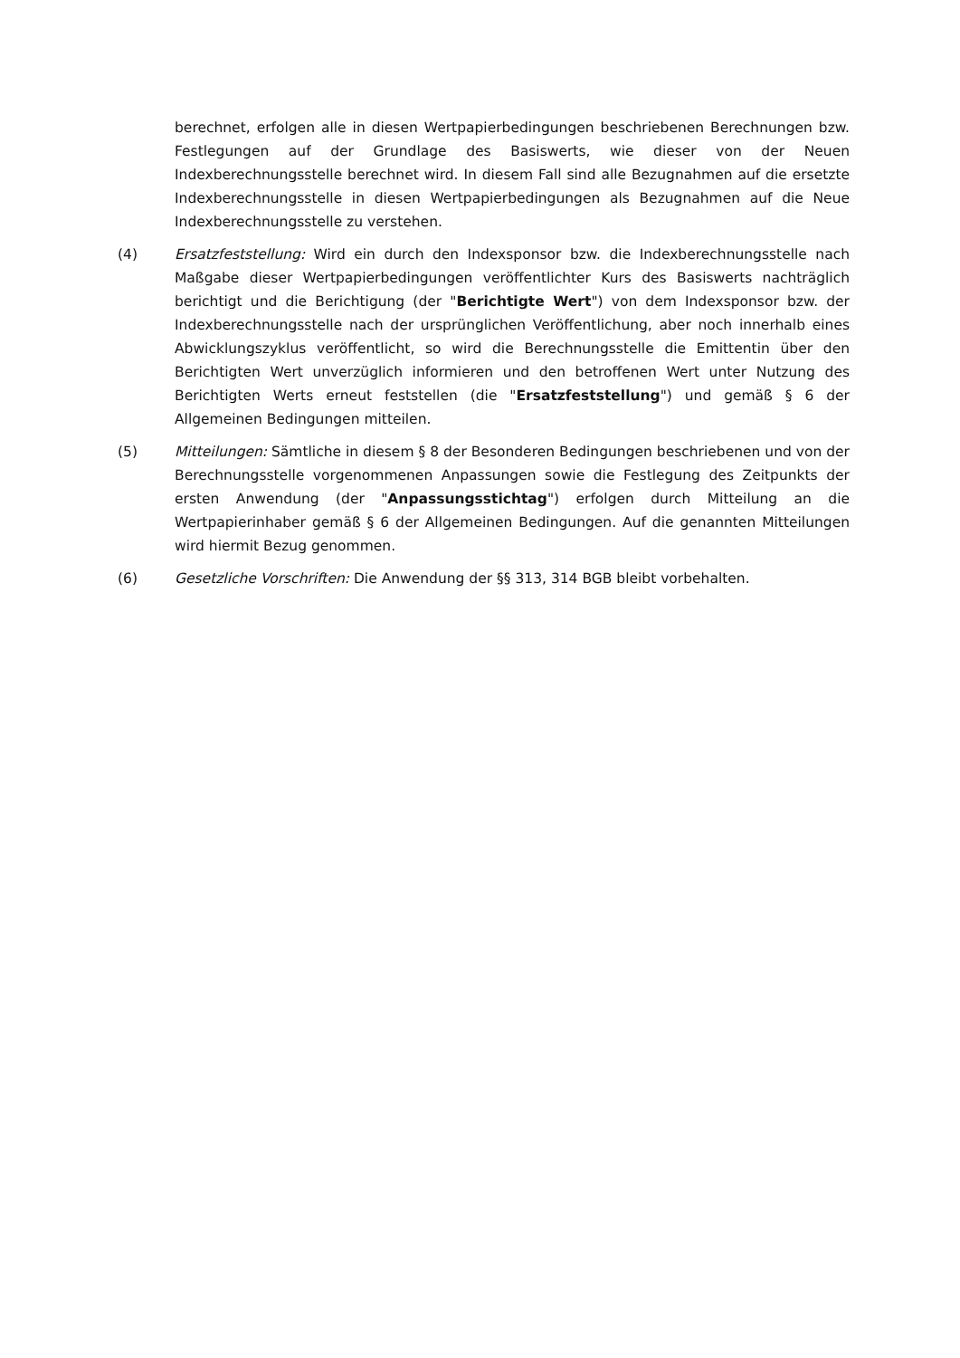berechnet, erfolgen alle in diesen Wertpapierbedingungen beschriebenen Berechnungen bzw. Festlegungen auf der Grundlage des Basiswerts, wie dieser von der Neuen Indexberechnungsstelle berechnet wird. In diesem Fall sind alle Bezugnahmen auf die ersetzte Indexberechnungsstelle in diesen Wertpapierbedingungen als Bezugnahmen auf die Neue Indexberechnungsstelle zu verstehen.
(4) Ersatzfeststellung: Wird ein durch den Indexsponsor bzw. die Indexberechnungsstelle nach Maßgabe dieser Wertpapierbedingungen veröffentlichter Kurs des Basiswerts nachträglich berichtigt und die Berichtigung (der "Berichtigte Wert") von dem Indexsponsor bzw. der Indexberechnungsstelle nach der ursprünglichen Veröffentlichung, aber noch innerhalb eines Abwicklungszyklus veröffentlicht, so wird die Berechnungsstelle die Emittentin über den Berichtigten Wert unverzüglich informieren und den betroffenen Wert unter Nutzung des Berichtigten Werts erneut feststellen (die "Ersatzfeststellung") und gemäß § 6 der Allgemeinen Bedingungen mitteilen.
(5) Mitteilungen: Sämtliche in diesem § 8 der Besonderen Bedingungen beschriebenen und von der Berechnungsstelle vorgenommenen Anpassungen sowie die Festlegung des Zeitpunkts der ersten Anwendung (der "Anpassungsstichtag") erfolgen durch Mitteilung an die Wertpapierinhaber gemäß § 6 der Allgemeinen Bedingungen. Auf die genannten Mitteilungen wird hiermit Bezug genommen.
(6) Gesetzliche Vorschriften: Die Anwendung der §§ 313, 314 BGB bleibt vorbehalten.